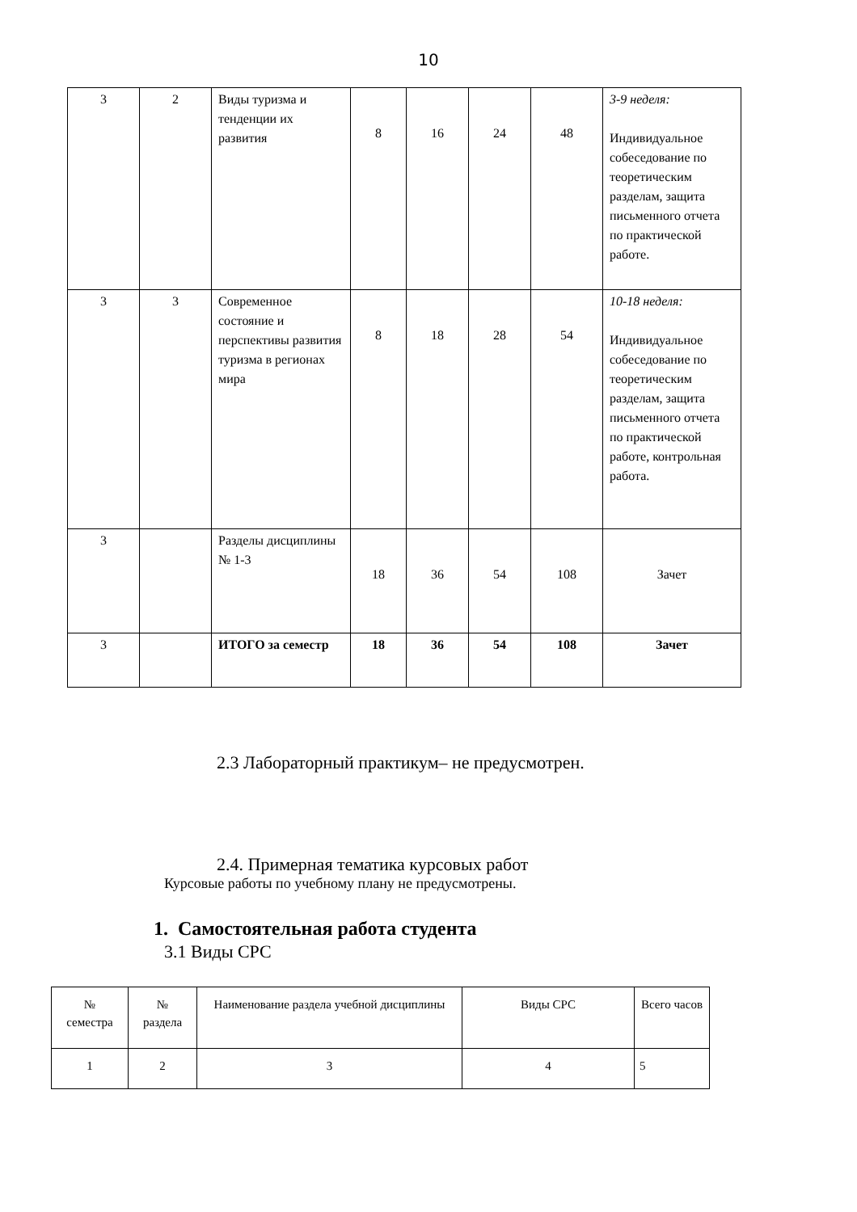10
| 3 | 2 | Виды туризма и тенденции их развития | 8 | 16 | 24 | 48 | 3-9 неделя: Индивидуальное собеседование по теоретическим разделам, защита письменного отчета по практической работе. |
| 3 | 3 | Современное состояние и перспективы развития туризма в регионах мира | 8 | 18 | 28 | 54 | 10-18 неделя: Индивидуальное собеседование по теоретическим разделам, защита письменного отчета по практической работе, контрольная работа. |
| 3 | | Разделы дисциплины № 1-3 | 18 | 36 | 54 | 108 | Зачет |
| 3 | | ИТОГО за семестр | 18 | 36 | 54 | 108 | Зачет |
2.3 Лабораторный практикум– не предусмотрен.
2.4. Примерная тематика курсовых работ
Курсовые работы по учебному плану не предусмотрены.
1. Самостоятельная работа студента
3.1 Виды СРС
| № семестра | № раздела | Наименование раздела учебной дисциплины | Виды СРС | Всего часов |
| 1 | 2 | 3 | 4 | 5 |